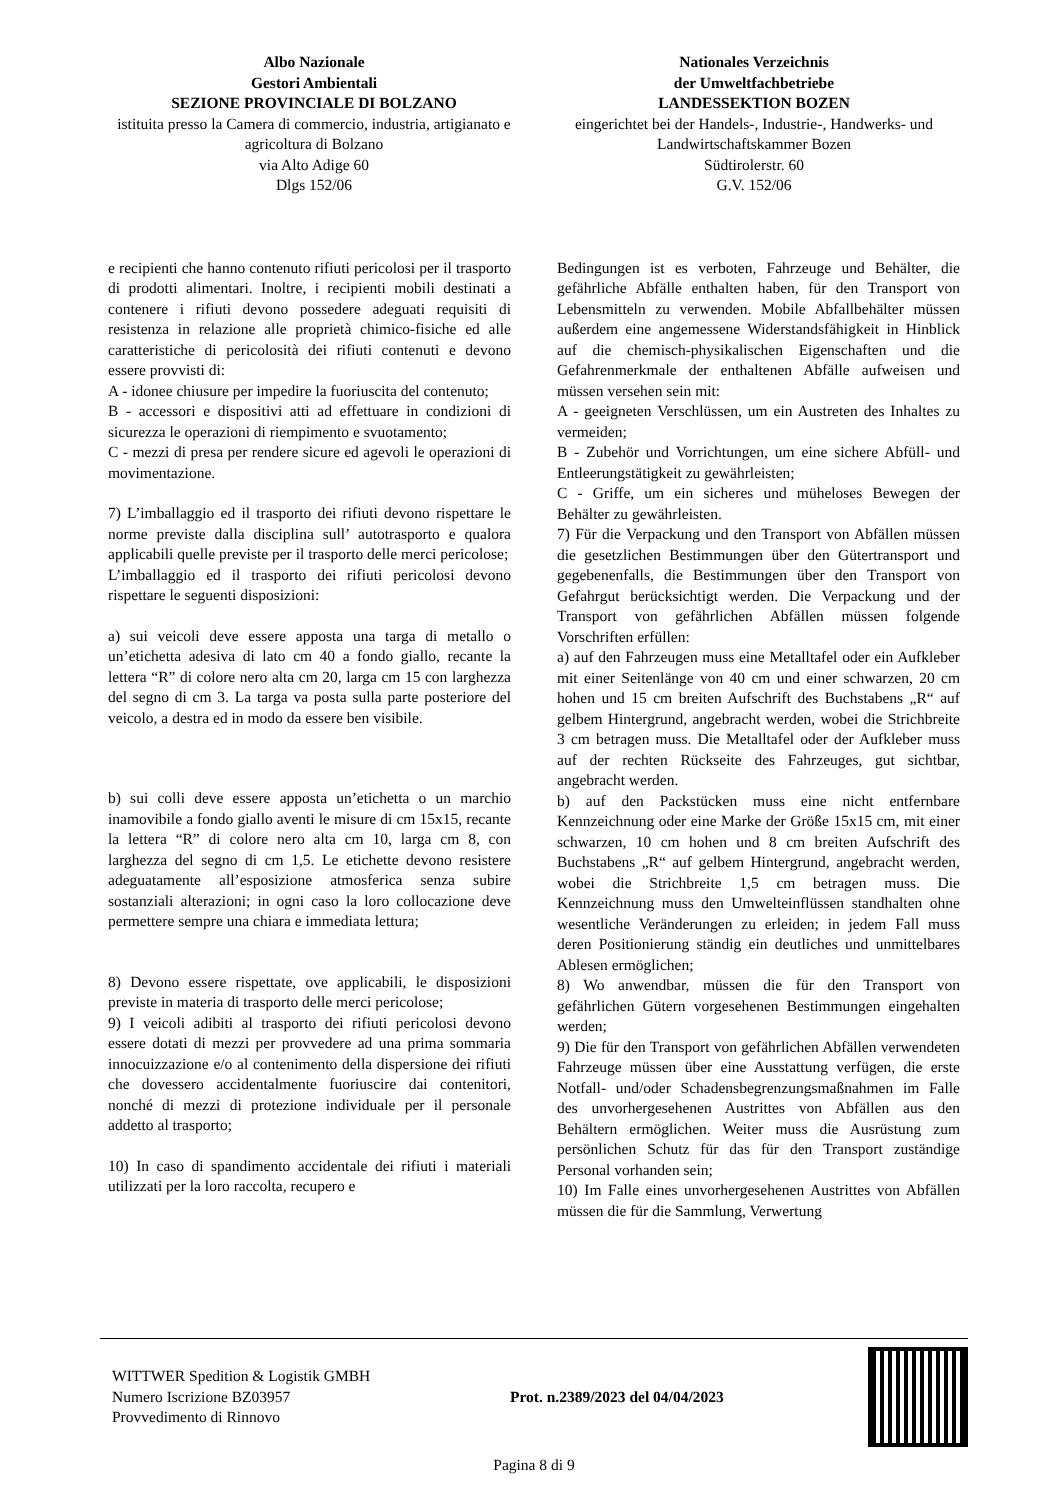Albo Nazionale
Gestori Ambientali
SEZIONE PROVINCIALE DI BOLZANO
istituita presso la Camera di commercio, industria, artigianato e agricoltura di Bolzano
via Alto Adige 60
Dlgs 152/06
Nationales Verzeichnis
der Umweltfachbetriebe
LANDESSEKTION BOZEN
eingerichtet bei der Handels-, Industrie-, Handwerks- und Landwirtschaftskammer Bozen
Südtirolerstr. 60
G.V. 152/06
e recipienti che hanno contenuto rifiuti pericolosi per il trasporto di prodotti alimentari. Inoltre, i recipienti mobili destinati a contenere i rifiuti devono possedere adeguati requisiti di resistenza in relazione alle proprietà chimico-fisiche ed alle caratteristiche di pericolosità dei rifiuti contenuti e devono essere provvisti di:
A - idonee chiusure per impedire la fuoriuscita del contenuto;
B - accessori e dispositivi atti ad effettuare in condizioni di sicurezza le operazioni di riempimento e svuotamento;
C - mezzi di presa per rendere sicure ed agevoli le operazioni di movimentazione.
7) L’imballaggio ed il trasporto dei rifiuti devono rispettare le norme previste dalla disciplina sull’ autotrasporto e qualora applicabili quelle previste per il trasporto delle merci pericolose;
L’imballaggio ed il trasporto dei rifiuti pericolosi devono rispettare le seguenti disposizioni:
a) sui veicoli deve essere apposta una targa di metallo o un’etichetta adesiva di lato cm 40 a fondo giallo, recante la lettera “R” di colore nero alta cm 20, larga cm 15 con larghezza del segno di cm 3. La targa va posta sulla parte posteriore del veicolo, a destra ed in modo da essere ben visibile.
b) sui colli deve essere apposta un’etichetta o un marchio inamovibile a fondo giallo aventi le misure di cm 15x15, recante la lettera “R” di colore nero alta cm 10, larga cm 8, con larghezza del segno di cm 1,5. Le etichette devono resistere adeguatamente all’esposizione atmosferica senza subire sostanziali alterazioni; in ogni caso la loro collocazione deve permettere sempre una chiara e immediata lettura;
8) Devono essere rispettate, ove applicabili, le disposizioni previste in materia di trasporto delle merci pericolose;
9) I veicoli adibiti al trasporto dei rifiuti pericolosi devono essere dotati di mezzi per provvedere ad una prima sommaria innocuizzazione e/o al contenimento della dispersione dei rifiuti che dovessero accidentalmente fuoriuscire dai contenitori, nonché di mezzi di protezione individuale per il personale addetto al trasporto;
10) In caso di spandimento accidentale dei rifiuti i materiali utilizzati per la loro raccolta, recupero e
Bedingungen ist es verboten, Fahrzeuge und Behälter, die gefährliche Abfälle enthalten haben, für den Transport von Lebensmitteln zu verwenden. Mobile Abfallbehälter müssen außerdem eine angemessene Widerstandsfähigkeit in Hinblick auf die chemisch-physikalischen Eigenschaften und die Gefahrenmerkmale der enthaltenen Abfälle aufweisen und müssen versehen sein mit:
A - geeigneten Verschlüssen, um ein Austreten des Inhaltes zu vermeiden;
B - Zubehör und Vorrichtungen, um eine sichere Abfüll- und Entleerungstätigkeit zu gewährleisten;
C - Griffe, um ein sicheres und müheloses Bewegen der Behälter zu gewährleisten.
7) Für die Verpackung und den Transport von Abfällen müssen die gesetzlichen Bestimmungen über den Gütertransport und gegebenenfalls, die Bestimmungen über den Transport von Gefahrgut berücksichtigt werden. Die Verpackung und der Transport von gefährlichen Abfällen müssen folgende Vorschriften erfüllen:
a) auf den Fahrzeugen muss eine Metalltafel oder ein Aufkleber mit einer Seitenlänge von 40 cm und einer schwarzen, 20 cm hohen und 15 cm breiten Aufschrift des Buchstabens „R“ auf gelbem Hintergrund, angebracht werden, wobei die Strichbreite 3 cm betragen muss. Die Metalltafel oder der Aufkleber muss auf der rechten Rückseite des Fahrzeuges, gut sichtbar, angebracht werden.
b) auf den Packstücken muss eine nicht entfernbare Kennzeichnung oder eine Marke der Größe 15x15 cm, mit einer schwarzen, 10 cm hohen und 8 cm breiten Aufschrift des Buchstabens „R“ auf gelbem Hintergrund, angebracht werden, wobei die Strichbreite 1,5 cm betragen muss. Die Kennzeichnung muss den Umwelteinflüssen standhalten ohne wesentliche Veränderungen zu erleiden; in jedem Fall muss deren Positionierung ständig ein deutliches und unmittelbares Ablesen ermöglichen;
8) Wo anwendbar, müssen die für den Transport von gefährlichen Gütern vorgesehenen Bestimmungen eingehalten werden;
9) Die für den Transport von gefährlichen Abfällen verwendeten Fahrzeuge müssen über eine Ausstattung verfügen, die erste Notfall- und/oder Schadensbegrenzungsmaßnahmen im Falle des unvorhergesehenen Austrittes von Abfällen aus den Behältern ermöglichen. Weiter muss die Ausrüstung zum persönlichen Schutz für das für den Transport zuständige Personal vorhanden sein;
10) Im Falle eines unvorhergesehenen Austrittes von Abfällen müssen die für die Sammlung, Verwertung
WITTWER Spedition & Logistik GMBH
Numero Iscrizione BZ03957
Provvedimento di Rinnovo
Prot. n.2389/2023 del 04/04/2023
Pagina 8 di 9